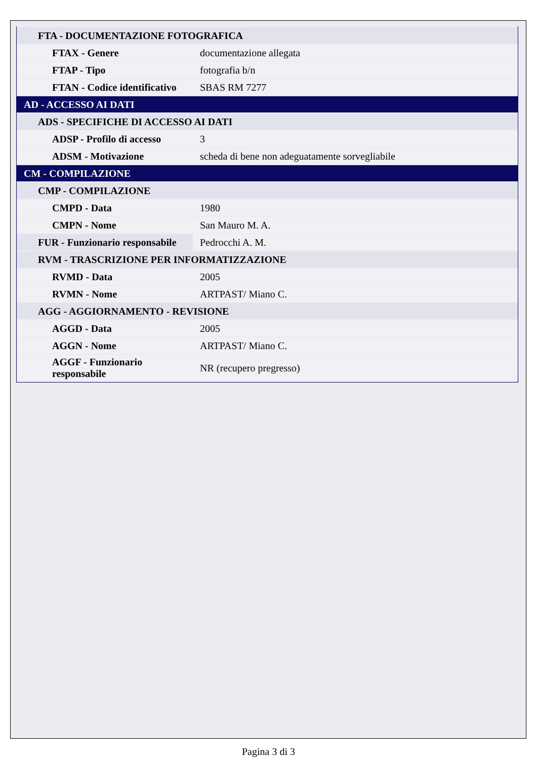| FTA - DOCUMENTAZIONE FOTOGRAFICA | |
| FTAX - Genere | documentazione allegata |
| FTAP - Tipo | fotografia b/n |
| FTAN - Codice identificativo | SBAS RM 7277 |
| AD - ACCESSO AI DATI | |
| ADS - SPECIFICHE DI ACCESSO AI DATI | |
| ADSP - Profilo di accesso | 3 |
| ADSM - Motivazione | scheda di bene non adeguatamente sorvegliabile |
| CM - COMPILAZIONE | |
| CMP - COMPILAZIONE | |
| CMPD - Data | 1980 |
| CMPN - Nome | San Mauro M. A. |
| FUR - Funzionario responsabile | Pedrocchi A. M. |
| RVM - TRASCRIZIONE PER INFORMATIZZAZIONE | |
| RVMD - Data | 2005 |
| RVMN - Nome | ARTPAST/ Miano C. |
| AGG - AGGIORNAMENTO - REVISIONE | |
| AGGD - Data | 2005 |
| AGGN - Nome | ARTPAST/ Miano C. |
| AGGF - Funzionario responsabile | NR (recupero pregresso) |
Pagina 3 di 3